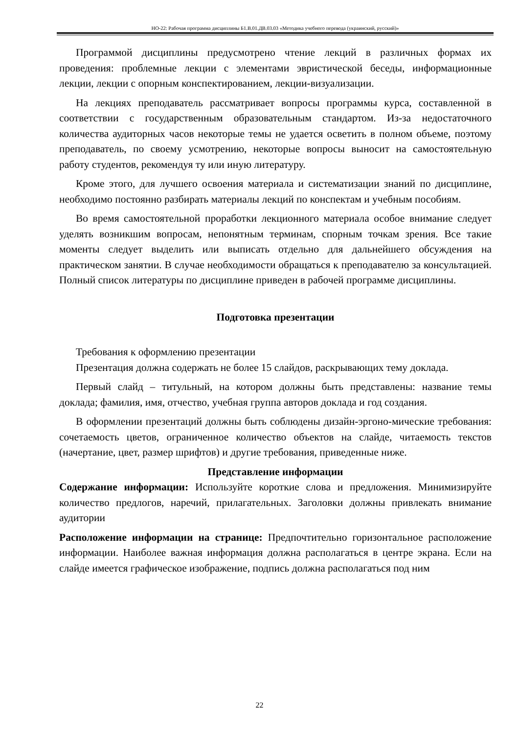НО-22: Рабочая программа дисциплины Б1.В.01.ДВ.03.03 «Методика учебного перевода (украинский, русский)»
Программой дисциплины предусмотрено чтение лекций в различных формах их проведения: проблемные лекции с элементами эвристической беседы, информационные лекции, лекции с опорным конспектированием, лекции-визуализации.
На лекциях преподаватель рассматривает вопросы программы курса, составленной в соответствии с государственным образовательным стандартом. Из-за недостаточного количества аудиторных часов некоторые темы не удается осветить в полном объеме, поэтому преподаватель, по своему усмотрению, некоторые вопросы выносит на самостоятельную работу студентов, рекомендуя ту или иную литературу.
Кроме этого, для лучшего освоения материала и систематизации знаний по дисциплине, необходимо постоянно разбирать материалы лекций по конспектам и учебным пособиям.
Во время самостоятельной проработки лекционного материала особое внимание следует уделять возникшим вопросам, непонятным терминам, спорным точкам зрения. Все такие моменты следует выделить или выписать отдельно для дальнейшего обсуждения на практическом занятии. В случае необходимости обращаться к преподавателю за консультацией. Полный список литературы по дисциплине приведен в рабочей программе дисциплины.
Подготовка презентации
Требования к оформлению презентации
Презентация должна содержать не более 15 слайдов, раскрывающих тему доклада.
Первый слайд – титульный, на котором должны быть представлены: название темы доклада; фамилия, имя, отчество, учебная группа авторов доклада и год создания.
В оформлении презентаций должны быть соблюдены дизайн-эргоно-мические требования: сочетаемость цветов, ограниченное количество объектов на слайде, читаемость текстов (начертание, цвет, размер шрифтов) и другие требования, приведенные ниже.
Представление информации
Содержание информации: Используйте короткие слова и предложения. Минимизируйте количество предлогов, наречий, прилагательных. Заголовки должны привлекать внимание аудитории
Расположение информации на странице: Предпочтительно горизонтальное расположение информации. Наиболее важная информация должна располагаться в центре экрана. Если на слайде имеется графическое изображение, подпись должна располагаться под ним
22